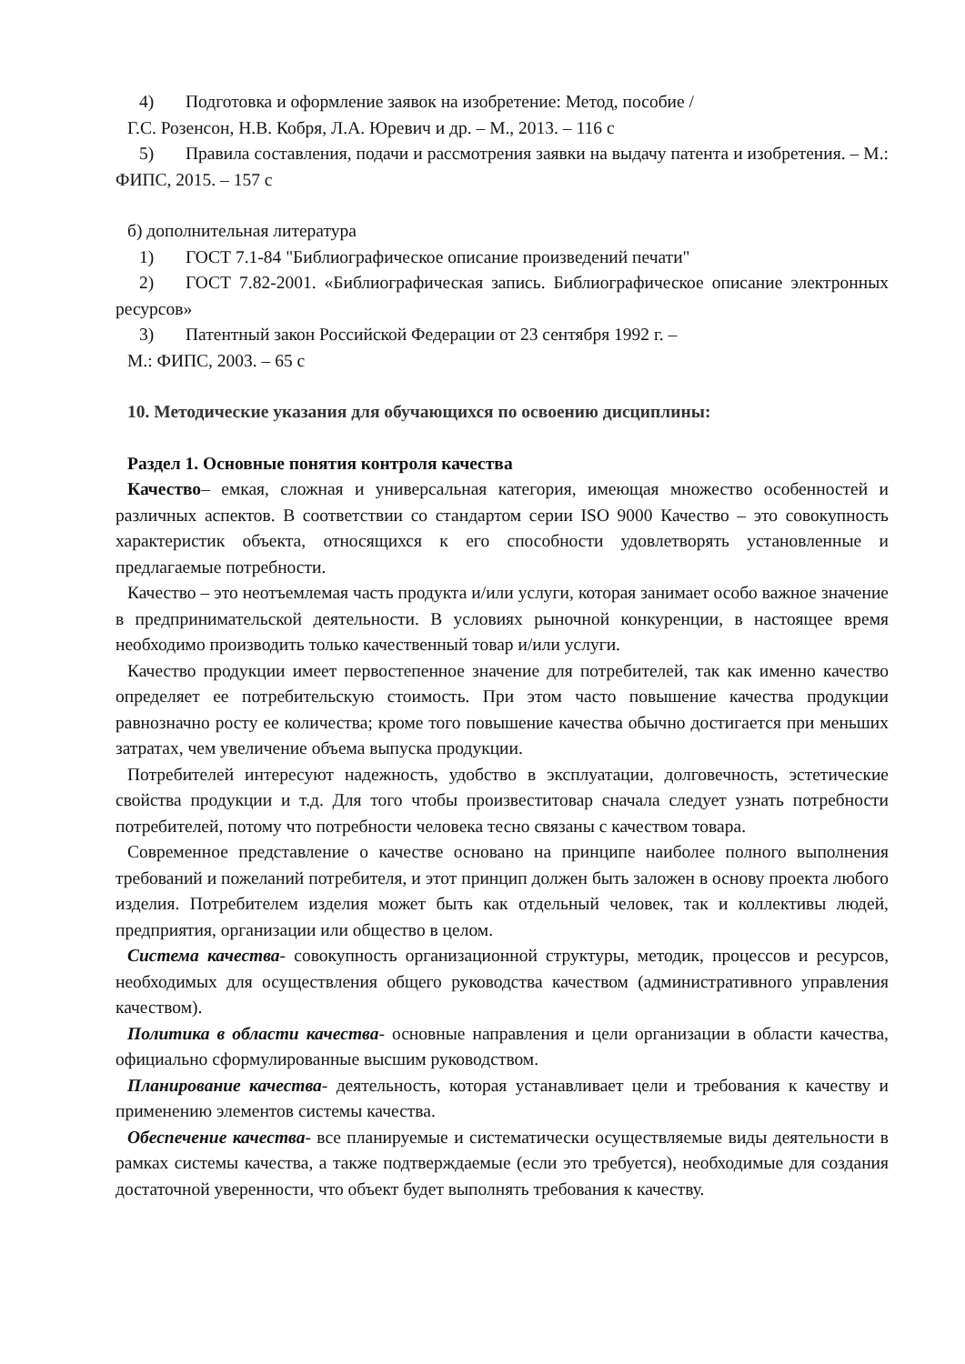4) Подготовка и оформление заявок на изобретение: Метод, пособие /
Г.С. Розенсон, Н.В. Кобря, Л.А. Юревич и др. – М., 2013. – 116 с
5) Правила составления, подачи и рассмотрения заявки на выдачу патента и изобретения. – М.: ФИПС, 2015. – 157 с
б) дополнительная литература
1) ГОСТ 7.1-84 "Библиографическое описание произведений печати"
2) ГОСТ 7.82-2001. «Библиографическая запись. Библиографическое описание электронных ресурсов»
3) Патентный закон Российской Федерации от 23 сентября 1992 г. –
М.: ФИПС, 2003. – 65 с
10. Методические указания для обучающихся по освоению дисциплины:
Раздел 1. Основные понятия контроля качества
Качество– емкая, сложная и универсальная категория, имеющая множество особенностей и различных аспектов. В соответствии со стандартом серии ISO 9000 Качество – это совокупность характеристик объекта, относящихся к его способности удовлетворять установленные и предлагаемые потребности.
Качество – это неотъемлемая часть продукта и/или услуги, которая занимает особо важное значение в предпринимательской деятельности. В условиях рыночной конкуренции, в настоящее время необходимо производить только качественный товар и/или услуги.
Качество продукции имеет первостепенное значение для потребителей, так как именно качество определяет ее потребительскую стоимость. При этом часто повышение качества продукции равнозначно росту ее количества; кроме того повышение качества обычно достигается при меньших затратах, чем увеличение объема выпуска продукции.
Потребителей интересуют надежность, удобство в эксплуатации, долговечность, эстетические свойства продукции и т.д. Для того чтобы произвеститовар сначала следует узнать потребности потребителей, потому что потребности человека тесно связаны с качеством товара.
Современное представление о качестве основано на принципе наиболее полного выполнения требований и пожеланий потребителя, и этот принцип должен быть заложен в основу проекта любого изделия. Потребителем изделия может быть как отдельный человек, так и коллективы людей, предприятия, организации или общество в целом.
Система качества- совокупность организационной структуры, методик, процессов и ресурсов, необходимых для осуществления общего руководства качеством (административного управления качеством).
Политика в области качества- основные направления и цели организации в области качества, официально сформулированные высшим руководством.
Планирование качества- деятельность, которая устанавливает цели и требования к качеству и применению элементов системы качества.
Обеспечение качества- все планируемые и систематически осуществляемые виды деятельности в рамках системы качества, а также подтверждаемые (если это требуется), необходимые для создания достаточной уверенности, что объект будет выполнять требования к качеству.